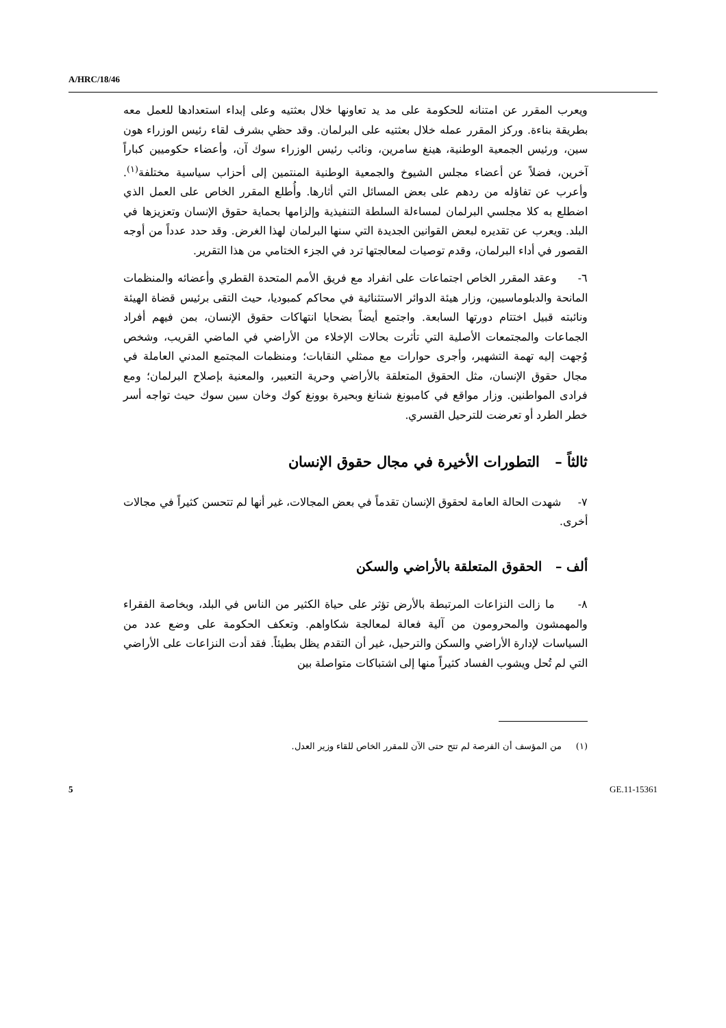A/HRC/18/46
ويعرب المقرر عن امتنانه للحكومة على مد يد تعاونها خلال بعثتيه وعلى إبداء استعدادها للعمل معه بطريقة بناءة. وركز المقرر عمله خلال بعثتيه على البرلمان. وقد حظي بشرف لقاء رئيس الوزراء هون سين، ورئيس الجمعية الوطنية، هينغ سامرين، ونائب رئيس الوزراء سوك آن، وأعضاء حكوميين كباراً آخرين، فضلاً عن أعضاء مجلس الشيوخ والجمعية الوطنية المنتمين إلى أحزاب سياسية مختلفة<sup>(١)</sup>. وأعرب عن تفاؤله من ردهم على بعض المسائل التي أثارها. وأُطلع المقرر الخاص على العمل الذي اضطلع به كلا مجلسي البرلمان لمساءلة السلطة التنفيذية وإلزامها بحماية حقوق الإنسان وتعزيزها في البلد. ويعرب عن تقديره لبعض القوانين الجديدة التي سنها البرلمان لهذا الغرض. وقد حدد عدداً من أوجه القصور في أداء البرلمان، وقدم توصيات لمعالجتها ترد في الجزء الختامي من هذا التقرير.
٦- وعقد المقرر الخاص اجتماعات على انفراد مع فريق الأمم المتحدة القطري وأعضائه والمنظمات المانحة والدبلوماسيين، وزار هيئة الدوائر الاستثنائية في محاكم كمبوديا، حيث التقى برئيس قضاة الهيئة ونائبته قبيل اختتام دورتها السابعة. واجتمع أيضاً بضحايا انتهاكات حقوق الإنسان، بمن فيهم أفراد الجماعات والمجتمعات الأصلية التي تأثرت بحالات الإخلاء من الأراضي في الماضي القريب، وشخص وُجهت إليه تهمة التشهير، وأجرى حوارات مع ممثلي النقابات؛ ومنظمات المجتمع المدني العاملة في مجال حقوق الإنسان، مثل الحقوق المتعلقة بالأراضي وحرية التعبير، والمعنية بإصلاح البرلمان؛ ومع فرادى المواطنين. وزار مواقع في كامبونغ شنانغ وبحيرة بوونغ كوك وخان سين سوك حيث تواجه أسر خطر الطرد أو تعرضت للترحيل القسري.
ثالثاً – التطورات الأخيرة في مجال حقوق الإنسان
٧- شهدت الحالة العامة لحقوق الإنسان تقدماً في بعض المجالات، غير أنها لم تتحسن كثيراً في مجالات أخرى.
ألف – الحقوق المتعلقة بالأراضي والسكن
٨- ما زالت النزاعات المرتبطة بالأرض تؤثر على حياة الكثير من الناس في البلد، وبخاصة الفقراء والمهمشون والمحرومون من آلية فعالة لمعالجة شكاواهم. وتعكف الحكومة على وضع عدد من السياسات لإدارة الأراضي والسكن والترحيل، غير أن التقدم يظل بطيئاً. فقد أدت النزاعات على الأراضي التي لم تُحل ويشوب الفساد كثيراً منها إلى اشتباكات متواصلة بين
(١) من المؤسف أن الفرصة لم تتح حتى الآن للمقرر الخاص للقاء وزير العدل.
5 GE.11-15361